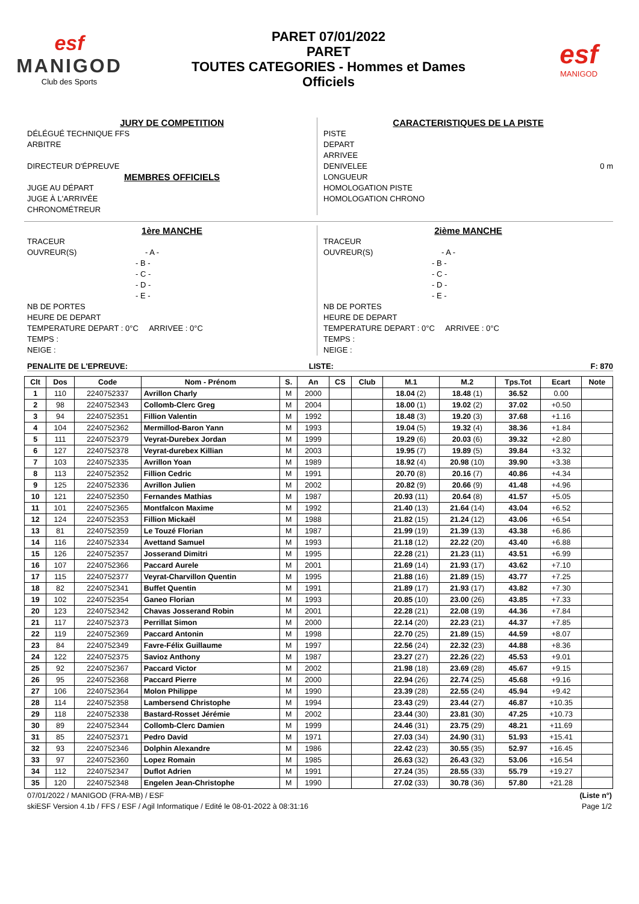esf
MANIGOD
Club des Sports
PARET 07/01/2022
PARET
TOUTES CATEGORIES - Hommes et Dames
Officiels
esf
MANIGOD
JURY DE COMPETITION
DÉLÉGUÉ TECHNIQUE FFS
ARBITRE
DIRECTEUR D'ÉPREUVE
MEMBRES OFFICIELS
JUGE AU DÉPART
JUGE À L'ARRIVÉE
CHRONOMÉTREUR
CARACTERISTIQUES DE LA PISTE
PISTE
DEPART
ARRIVEE
DENIVELEE 0 m
LONGUEUR
HOMOLOGATION PISTE
HOMOLOGATION CHRONO
1ère MANCHE
TRACEUR
OUVREUR(S) - A -
- B -
- C -
- D -
- E -
NB DE PORTES
HEURE DE DEPART
TEMPERATURE DEPART : 0°C ARRIVEE : 0°C
TEMPS :
NEIGE :
2ième MANCHE
TRACEUR
OUVREUR(S) - A -
- B -
- C -
- D -
- E -
NB DE PORTES
HEURE DE DEPART
TEMPERATURE DEPART : 0°C ARRIVEE : 0°C
TEMPS :
NEIGE :
PENALITE DE L'EPREUVE: LISTE: F: 870
| Clt | Dos | Code | Nom - Prénom | S. | An | CS | Club | M.1 | M.2 | Tps.Tot | Ecart | Note |
| --- | --- | --- | --- | --- | --- | --- | --- | --- | --- | --- | --- | --- |
| 1 | 110 | 2240752337 | Avrillon Charly | M | 2000 | | | 18.04 (2) | 18.48 (1) | 36.52 | 0.00 | |
| 2 | 98 | 2240752343 | Collomb-Clerc Greg | M | 2004 | | | 18.00 (1) | 19.02 (2) | 37.02 | +0.50 | |
| 3 | 94 | 2240752351 | Fillion Valentin | M | 1992 | | | 18.48 (3) | 19.20 (3) | 37.68 | +1.16 | |
| 4 | 104 | 2240752362 | Mermillod-Baron Yann | M | 1993 | | | 19.04 (5) | 19.32 (4) | 38.36 | +1.84 | |
| 5 | 111 | 2240752379 | Veyrat-Durebex Jordan | M | 1999 | | | 19.29 (6) | 20.03 (6) | 39.32 | +2.80 | |
| 6 | 127 | 2240752378 | Veyrat-durebex Killian | M | 2003 | | | 19.95 (7) | 19.89 (5) | 39.84 | +3.32 | |
| 7 | 103 | 2240752335 | Avrillon Yoan | M | 1989 | | | 18.92 (4) | 20.98 (10) | 39.90 | +3.38 | |
| 8 | 113 | 2240752352 | Fillion Cedric | M | 1991 | | | 20.70 (8) | 20.16 (7) | 40.86 | +4.34 | |
| 9 | 125 | 2240752336 | Avrillon Julien | M | 2002 | | | 20.82 (9) | 20.66 (9) | 41.48 | +4.96 | |
| 10 | 121 | 2240752350 | Fernandes Mathias | M | 1987 | | | 20.93 (11) | 20.64 (8) | 41.57 | +5.05 | |
| 11 | 101 | 2240752365 | Montfalcon Maxime | M | 1992 | | | 21.40 (13) | 21.64 (14) | 43.04 | +6.52 | |
| 12 | 124 | 2240752353 | Fillion Mickaël | M | 1988 | | | 21.82 (15) | 21.24 (12) | 43.06 | +6.54 | |
| 13 | 81 | 2240752359 | Le Touzé Florian | M | 1987 | | | 21.99 (19) | 21.39 (13) | 43.38 | +6.86 | |
| 14 | 116 | 2240752334 | Avettand Samuel | M | 1993 | | | 21.18 (12) | 22.22 (20) | 43.40 | +6.88 | |
| 15 | 126 | 2240752357 | Josserand Dimitri | M | 1995 | | | 22.28 (21) | 21.23 (11) | 43.51 | +6.99 | |
| 16 | 107 | 2240752366 | Paccard Aurele | M | 2001 | | | 21.69 (14) | 21.93 (17) | 43.62 | +7.10 | |
| 17 | 115 | 2240752377 | Veyrat-Charvillon Quentin | M | 1995 | | | 21.88 (16) | 21.89 (15) | 43.77 | +7.25 | |
| 18 | 82 | 2240752341 | Buffet Quentin | M | 1991 | | | 21.89 (17) | 21.93 (17) | 43.82 | +7.30 | |
| 19 | 102 | 2240752354 | Ganeo Florian | M | 1993 | | | 20.85 (10) | 23.00 (26) | 43.85 | +7.33 | |
| 20 | 123 | 2240752342 | Chavas Josserand Robin | M | 2001 | | | 22.28 (21) | 22.08 (19) | 44.36 | +7.84 | |
| 21 | 117 | 2240752373 | Perrillat Simon | M | 2000 | | | 22.14 (20) | 22.23 (21) | 44.37 | +7.85 | |
| 22 | 119 | 2240752369 | Paccard Antonin | M | 1998 | | | 22.70 (25) | 21.89 (15) | 44.59 | +8.07 | |
| 23 | 84 | 2240752349 | Favre-Félix Guillaume | M | 1997 | | | 22.56 (24) | 22.32 (23) | 44.88 | +8.36 | |
| 24 | 122 | 2240752375 | Savioz Anthony | M | 1987 | | | 23.27 (27) | 22.26 (22) | 45.53 | +9.01 | |
| 25 | 92 | 2240752367 | Paccard Victor | M | 2002 | | | 21.98 (18) | 23.69 (28) | 45.67 | +9.15 | |
| 26 | 95 | 2240752368 | Paccard Pierre | M | 2000 | | | 22.94 (26) | 22.74 (25) | 45.68 | +9.16 | |
| 27 | 106 | 2240752364 | Molon Philippe | M | 1990 | | | 23.39 (28) | 22.55 (24) | 45.94 | +9.42 | |
| 28 | 114 | 2240752358 | Lambersend Christophe | M | 1994 | | | 23.43 (29) | 23.44 (27) | 46.87 | +10.35 | |
| 29 | 118 | 2240752338 | Bastard-Rosset Jérémie | M | 2002 | | | 23.44 (30) | 23.81 (30) | 47.25 | +10.73 | |
| 30 | 89 | 2240752344 | Collomb-Clerc Damien | M | 1999 | | | 24.46 (31) | 23.75 (29) | 48.21 | +11.69 | |
| 31 | 85 | 2240752371 | Pedro David | M | 1971 | | | 27.03 (34) | 24.90 (31) | 51.93 | +15.41 | |
| 32 | 93 | 2240752346 | Dolphin Alexandre | M | 1986 | | | 22.42 (23) | 30.55 (35) | 52.97 | +16.45 | |
| 33 | 97 | 2240752360 | Lopez Romain | M | 1985 | | | 26.63 (32) | 26.43 (32) | 53.06 | +16.54 | |
| 34 | 112 | 2240752347 | Duflot Adrien | M | 1991 | | | 27.24 (35) | 28.55 (33) | 55.79 | +19.27 | |
| 35 | 120 | 2240752348 | Engelen Jean-Christophe | M | 1990 | | | 27.02 (33) | 30.78 (36) | 57.80 | +21.28 | |
07/01/2022 / MANIGOD (FRA-MB) / ESF (Liste n°)
skiESF Version 4.1b / FFS / ESF / Agil Informatique / Edité le 08-01-2022 à 08:31:16 Page 1/2